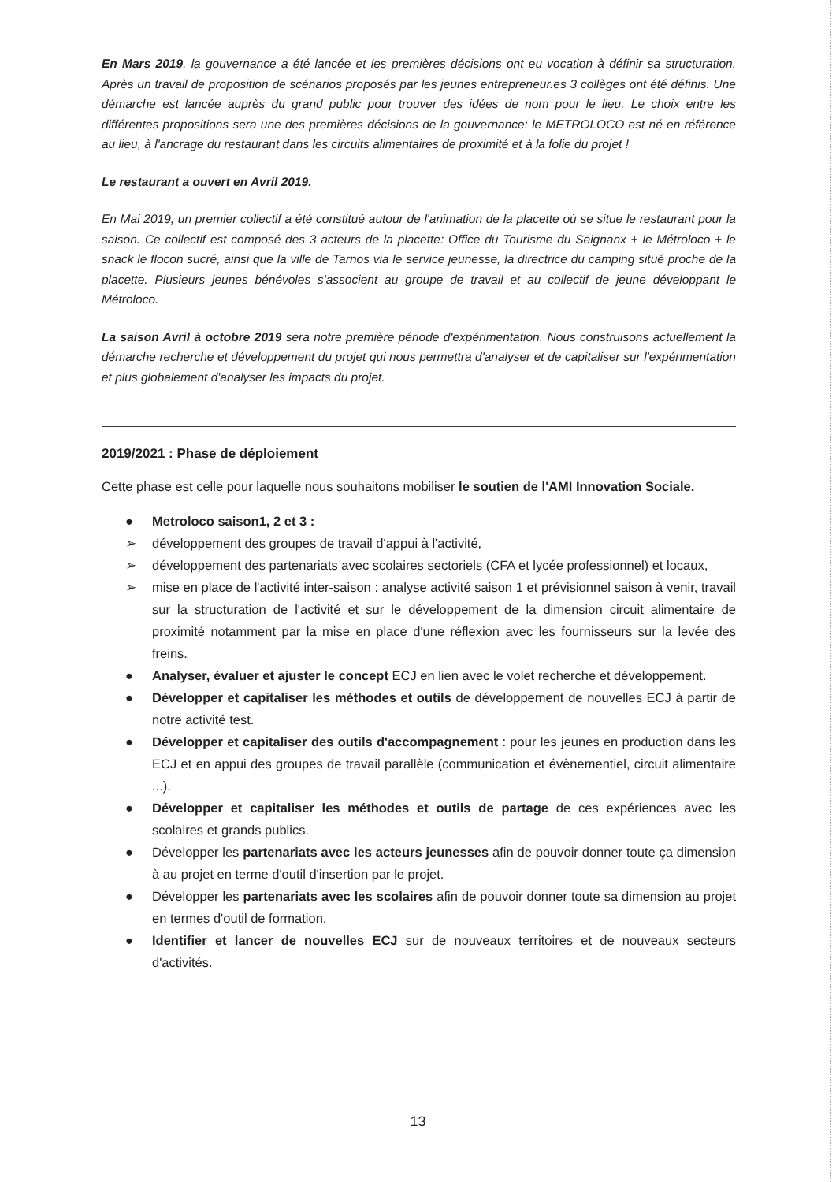En Mars 2019, la gouvernance a été lancée et les premières décisions ont eu vocation à définir sa structuration. Après un travail de proposition de scénarios proposés par les jeunes entrepreneur.es 3 collèges ont été définis. Une démarche est lancée auprès du grand public pour trouver des idées de nom pour le lieu. Le choix entre les différentes propositions sera une des premières décisions de la gouvernance: le METROLOCO est né en référence au lieu, à l'ancrage du restaurant dans les circuits alimentaires de proximité et à la folie du projet !
Le restaurant a ouvert en Avril 2019.
En Mai 2019, un premier collectif a été constitué autour de l'animation de la placette où se situe le restaurant pour la saison. Ce collectif est composé des 3 acteurs de la placette: Office du Tourisme du Seignanx + le Métroloco + le snack le flocon sucré, ainsi que la ville de Tarnos via le service jeunesse, la directrice du camping situé proche de la placette. Plusieurs jeunes bénévoles s'associent au groupe de travail et au collectif de jeune développant le Métroloco.
La saison Avril à octobre 2019 sera notre première période d'expérimentation. Nous construisons actuellement la démarche recherche et développement du projet qui nous permettra d'analyser et de capitaliser sur l'expérimentation et plus globalement d'analyser les impacts du projet.
2019/2021 : Phase de déploiement
Cette phase est celle pour laquelle nous souhaitons mobiliser le soutien de l'AMI Innovation Sociale.
● Metroloco saison1, 2 et 3 :
➢ développement des groupes de travail d'appui à l'activité,
➢ développement des partenariats avec scolaires sectoriels (CFA et lycée professionnel) et locaux,
➢ mise en place de l'activité inter-saison : analyse activité saison 1 et prévisionnel saison à venir, travail sur la structuration de l'activité et sur le développement de la dimension circuit alimentaire de proximité notamment par la mise en place d'une réflexion avec les fournisseurs sur la levée des freins.
● Analyser, évaluer et ajuster le concept ECJ en lien avec le volet recherche et développement.
● Développer et capitaliser les méthodes et outils de développement de nouvelles ECJ à partir de notre activité test.
● Développer et capitaliser des outils d'accompagnement : pour les jeunes en production dans les ECJ et en appui des groupes de travail parallèle (communication et évènementiel, circuit alimentaire ...).
● Développer et capitaliser les méthodes et outils de partage de ces expériences avec les scolaires et grands publics.
● Développer les partenariats avec les acteurs jeunesses afin de pouvoir donner toute ça dimension à au projet en terme d'outil d'insertion par le projet.
● Développer les partenariats avec les scolaires afin de pouvoir donner toute sa dimension au projet en termes d'outil de formation.
● Identifier et lancer de nouvelles ECJ sur de nouveaux territoires et de nouveaux secteurs d'activités.
13